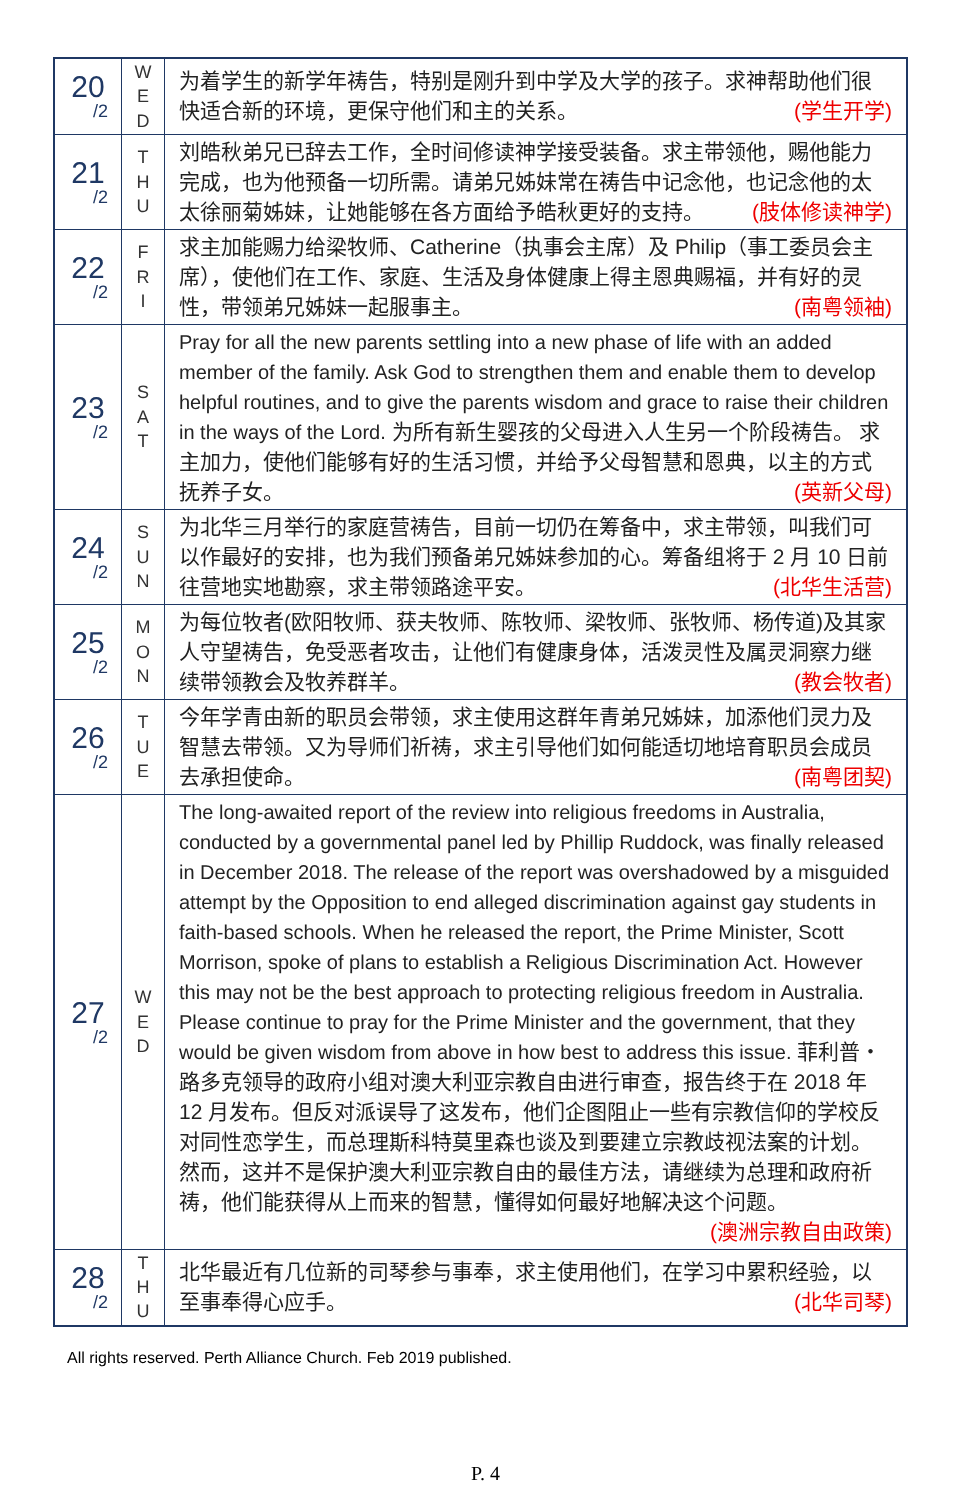| 20 /2 | W E D | 为着学生的新学年祷告，特别是刚升到中学及大学的孩子。求神帮助他们很快适合新的环境，更保守他们和主的关系。 (学生开学) |
| 21 /2 | T H U | 刘皓秋弟兄已辞去工作，全时间修读神学接受装备。求主带领他，赐他能力完成，也为他预备一切所需。请弟兄姊妹常在祷告中记念他，也记念他的太太徐丽菊姊妹，让她能够在各方面给予皓秋更好的支持。 (肢体修读神学) |
| 22 /2 | F R I | 求主加能赐力给梁牧师、Catherine（执事会主席）及 Philip（事工委员会主席），使他们在工作、家庭、生活及身体健康上得主恩典赐福，并有好的灵性，带领弟兄姊妹一起服事主。 (南粤领袖) |
| 23 /2 | S A T | Pray for all the new parents settling into a new phase of life with an added member of the family. Ask God to strengthen them and enable them to develop helpful routines, and to give the parents wisdom and grace to raise their children in the ways of the Lord. 为所有新生婴孩的父母进入人生另一个阶段祷告。 求主加力，使他们能够有好的生活习惯，并给予父母智慧和恩典，以主的方式抚养子女。 (英新父母) |
| 24 /2 | S U N | 为北华三月举行的家庭营祷告，目前一切仍在筹备中，求主带领，叫我们可以作最好的安排，也为我们预备弟兄姊妹参加的心。筹备组将于 2 月 10 日前往营地实地勘察，求主带领路途平安。 (北华生活营) |
| 25 /2 | M O N | 为每位牧者(欧阳牧师、获夫牧师、陈牧师、梁牧师、张牧师、杨传道)及其家人守望祷告，免受恶者攻击，让他们有健康身体，活泼灵性及属灵洞察力继续带领教会及牧养群羊。 (教会牧者) |
| 26 /2 | T U E | 今年学青由新的职员会带领，求主使用这群年青弟兄姊妹，加添他们灵力及智慧去带领。又为导师们祈祷，求主引导他们如何能适切地培育职员会成员去承担使命。 (南粤团契) |
| 27 /2 | W E D | The long-awaited report of the review into religious freedoms in Australia, conducted by a governmental panel led by Phillip Ruddock, was finally released in December 2018. The release of the report was overshadowed by a misguided attempt by the Opposition to end alleged discrimination against gay students in faith-based schools. When he released the report, the Prime Minister, Scott Morrison, spoke of plans to establish a Religious Discrimination Act. However this may not be the best approach to protecting religious freedom in Australia. Please continue to pray for the Prime Minister and the government, that they would be given wisdom from above in how best to address this issue. 菲利普・路多克领导的政府小组对澳大利亚宗教自由进行审查，报告终于在 2018 年 12 月发布。但反对派误导了这发布，他们企图阻止一些有宗教信仰的学校反对同性恋学生，而总理斯科特莫里森也谈及到要建立宗教歧视法案的计划。然而，这并不是保护澳大利亚宗教自由的最佳方法，请继续为总理和政府祈祷，他们能获得从上而来的智慧，懂得如何最好地解决这个问题。 (澳洲宗教自由政策) |
| 28 /2 | T H U | 北华最近有几位新的司琴参与事奉，求主使用他们，在学习中累积经验，以至事奉得心应手。 (北华司琴) |
All rights reserved. Perth Alliance Church. Feb 2019 published.
P. 4